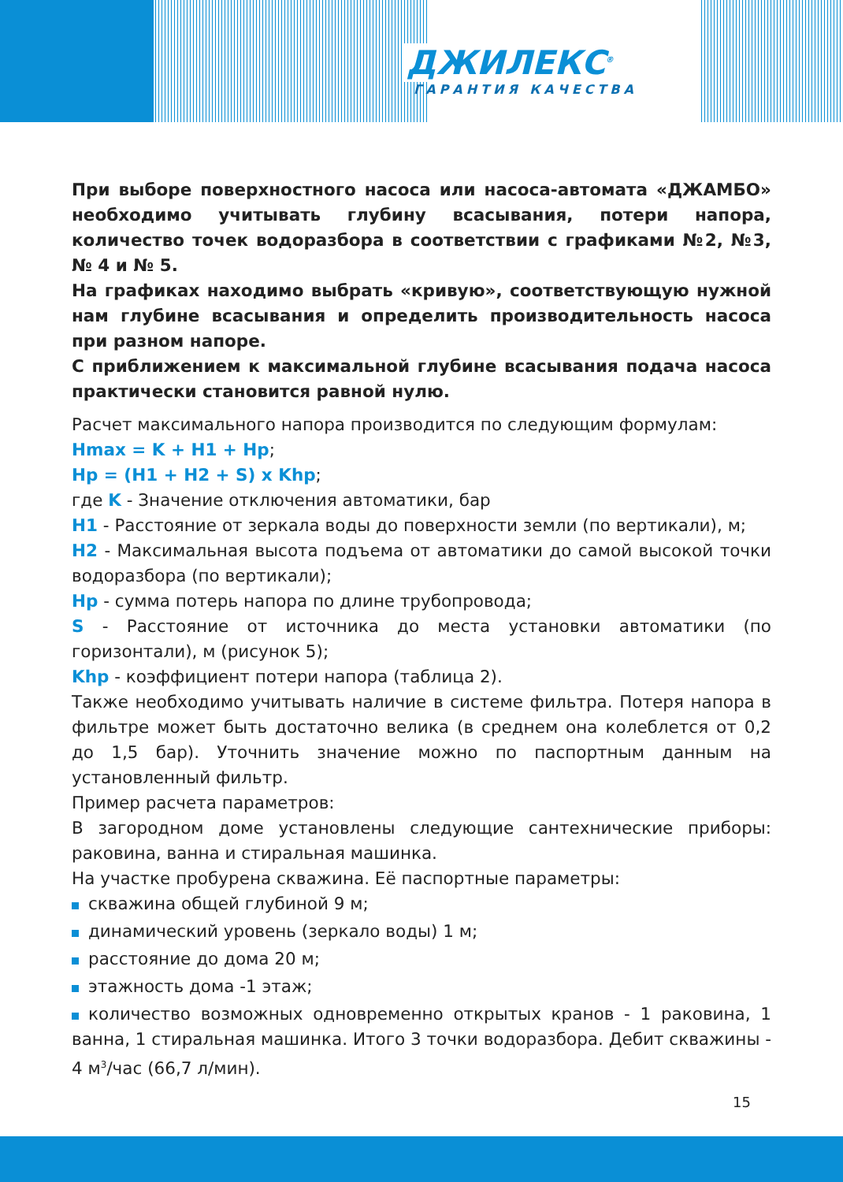ДЖИЛЕКС<sup>®</sup>
ГАРАНТИЯ КАЧЕСТВА
При выборе поверхностного насоса или насоса-автомата «ДЖАМБО» необходимо учитывать глубину всасывания, потери напора, количество точек водоразбора в соответствии с графиками №2, №3, № 4 и № 5.
На графиках находимо выбрать «кривую», соответствующую нужной нам глубине всасывания и определить производительность насоса при разном напоре.
С приближением к максимальной глубине всасывания подача насоса практически становится равной нулю.
Расчет максимального напора производится по следующим формулам:
Hmax = K + H1 + Hp;
Hp = (H1 + H2 + S) x Khp;
где K - Значение отключения автоматики, бар
H1 - Расстояние от зеркала воды до поверхности земли (по вертикали), м;
H2 - Максимальная высота подъема от автоматики до самой высокой точки водоразбора (по вертикали);
Hp - сумма потерь напора по длине трубопровода;
S - Расстояние от источника до места установки автоматики (по горизонтали), м (рисунок 5);
Khp - коэффициент потери напора (таблица 2).
Также необходимо учитывать наличие в системе фильтра. Потеря напора в фильтре может быть достаточно велика (в среднем она колеблется от 0,2 до 1,5 бар). Уточнить значение можно по паспортным данным на установленный фильтр.
Пример расчета параметров:
В загородном доме установлены следующие сантехнические приборы: раковина, ванна и стиральная машинка.
На участке пробурена скважина. Её паспортные параметры:
скважина общей глубиной 9 м;
динамический уровень (зеркало воды) 1 м;
расстояние до дома 20 м;
этажность дома -1 этаж;
количество возможных одновременно открытых кранов - 1 раковина, 1 ванна, 1 стиральная машинка. Итого 3 точки водоразбора. Дебит скважины - 4 м<sup>3</sup>/час (66,7 л/мин).
15